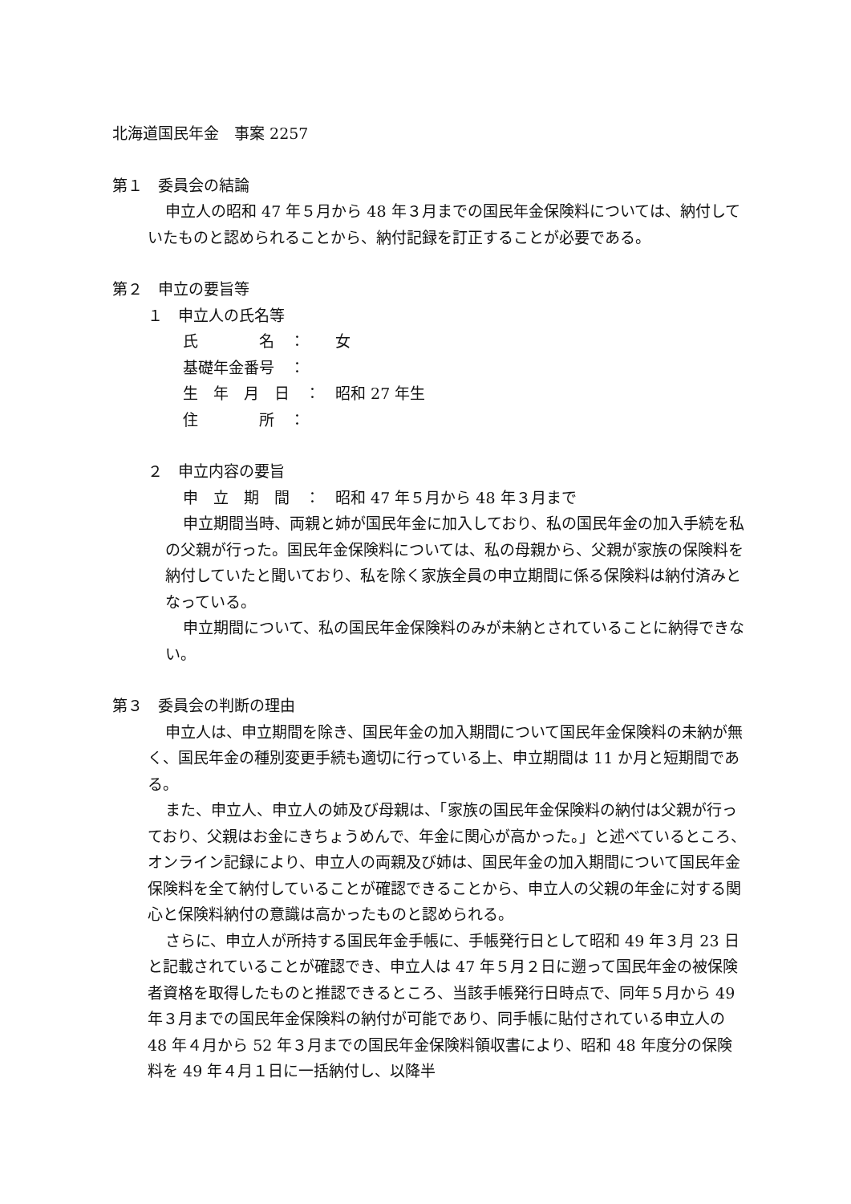北海道国民年金　事案 2257
第１　委員会の結論
申立人の昭和 47 年５月から 48 年３月までの国民年金保険料については、納付していたものと認められることから、納付記録を訂正することが必要である。
第２　申立の要旨等
１　申立人の氏名等
氏　　　　名　： 女
基礎年金番号　：
生　年　月　日　： 昭和 27 年生
住　　　　所　：
２　申立内容の要旨
申　立　期　間　： 昭和 47 年５月から 48 年３月まで
申立期間当時、両親と姉が国民年金に加入しており、私の国民年金の加入手続を私の父親が行った。国民年金保険料については、私の母親から、父親が家族の保険料を納付していたと聞いており、私を除く家族全員の申立期間に係る保険料は納付済みとなっている。
申立期間について、私の国民年金保険料のみが未納とされていることに納得できない。
第３　委員会の判断の理由
申立人は、申立期間を除き、国民年金の加入期間について国民年金保険料の未納が無く、国民年金の種別変更手続も適切に行っている上、申立期間は 11 か月と短期間である。
また、申立人、申立人の姉及び母親は、「家族の国民年金保険料の納付は父親が行っており、父親はお金にきちょうめんで、年金に関心が高かった。」と述べているところ、オンライン記録により、申立人の両親及び姉は、国民年金の加入期間について国民年金保険料を全て納付していることが確認できることから、申立人の父親の年金に対する関心と保険料納付の意識は高かったものと認められる。
さらに、申立人が所持する国民年金手帳に、手帳発行日として昭和 49 年３月 23 日と記載されていることが確認でき、申立人は 47 年５月２日に遡って国民年金の被保険者資格を取得したものと推認できるところ、当該手帳発行日時点で、同年５月から 49 年３月までの国民年金保険料の納付が可能であり、同手帳に貼付されている申立人の 48 年４月から 52 年３月までの国民年金保険料領収書により、昭和 48 年度分の保険料を 49 年４月１日に一括納付し、以降半